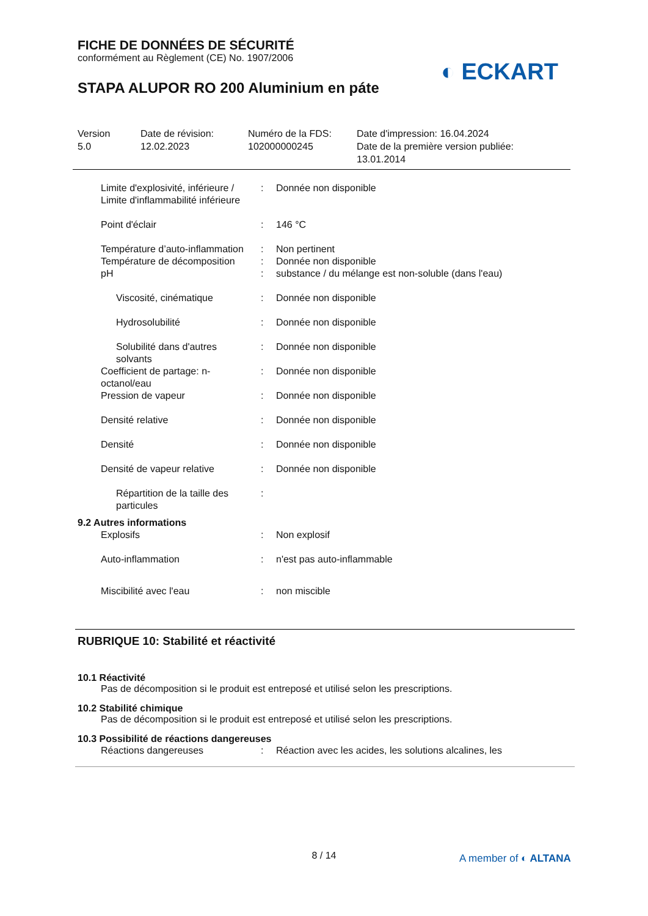FICHE DE DONNÉES DE SÉCURITÉ
conformément au Règlement (CE) No. 1907/2006
STAPA ALUPOR RO 200 Aluminium en páte
◐ ECKART
Version
5.0
Date de révision:
12.02.2023
Numéro de la FDS:
102000000245
Date d'impression: 16.04.2024
Date de la première version publiée:
13.01.2014
| Limite d'explosivité, inférieure / Limite d'inflammabilité inférieure | : | Donnée non disponible |
| Point d'éclair | : | 146 °C |
| Température d’auto-inflammation | : | Non pertinent |
| Température de décomposition | : | Donnée non disponible |
| pH | : | substance / du mélange est non-soluble (dans l'eau) |
| Viscosité, cinématique | : | Donnée non disponible |
| Hydrosolubilité | : | Donnée non disponible |
| Solubilité dans d'autres solvants | : | Donnée non disponible |
| Coefficient de partage: n-octanol/eau | : | Donnée non disponible |
| Pression de vapeur | : | Donnée non disponible |
| Densité relative | : | Donnée non disponible |
| Densité | : | Donnée non disponible |
| Densité de vapeur relative | : | Donnée non disponible |
| Répartition de la taille des particules | : | |
| 9.2 Autres informations | | |
| Explosifs | : | Non explosif |
| Auto-inflammation | : | n'est pas auto-inflammable |
| Miscibilité avec l'eau | : | non miscible |
RUBRIQUE 10: Stabilité et réactivité
10.1 Réactivité
Pas de décomposition si le produit est entreposé et utilisé selon les prescriptions.
10.2 Stabilité chimique
Pas de décomposition si le produit est entreposé et utilisé selon les prescriptions.
10.3 Possibilité de réactions dangereuses
| Réactions dangereuses | : | Réaction avec les acides, les solutions alcalines, les |
8 / 14 A member of ◐ ALTANA